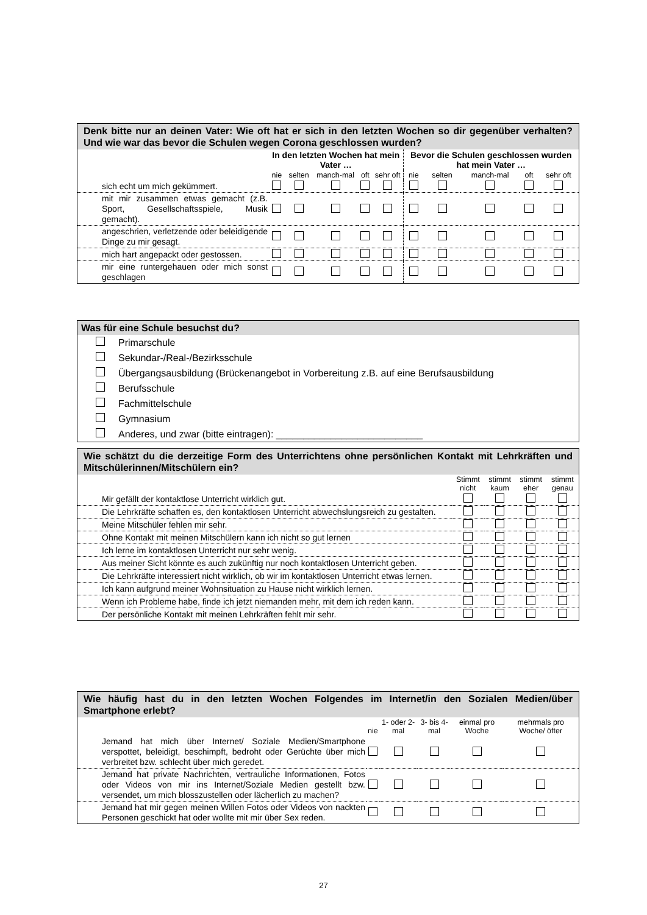Denk bitte nur an deinen Vater: Wie oft hat er sich in den letzten Wochen so dir gegenüber verhalten? Und wie war das bevor die Schulen wegen Corona geschlossen wurden?
| | In den letzten Wochen hat mein Vater … | | | | | Bevor die Schulen geschlossen wurden hat mein Vater … | | | | |
| --- | --- | --- | --- | --- | --- | --- | --- | --- | --- | --- |
| | nie | selten | manch-mal | oft | sehr oft | nie | selten | manch-mal | oft | sehr oft |
| sich echt um mich gekümmert. | | | | | | | | | | |
| mit mir zusammen etwas gemacht (z.B. Sport, Gesellschaftsspiele, Musik gemacht). | | | | | | | | | | |
| angeschrien, verletzende oder beleidigende Dinge zu mir gesagt. | | | | | | | | | | |
| mich hart angepackt oder gestossen. | | | | | | | | | | |
| mir eine runtergehauen oder mich sonst geschlagen | | | | | | | | | | |
Was für eine Schule besuchst du?
Primarschule
Sekundar-/Real-/Bezirksschule
Übergangsausbildung (Brückenangebot in Vorbereitung z.B. auf eine Berufsausbildung
Berufsschule
Fachmittelschule
Gymnasium
Anderes, und zwar (bitte eintragen): ___________________________
Wie schätzt du die derzeitige Form des Unterrichtens ohne persönlichen Kontakt mit Lehrkräften und Mitschülerinnen/Mitschülern ein?
| | Stimmt nicht | stimmt kaum | stimmt eher | stimmt genau |
| --- | --- | --- | --- | --- |
| Mir gefällt der kontaktlose Unterricht wirklich gut. | | | | |
| Die Lehrkräfte schaffen es, den kontaktlosen Unterricht abwechslungsreich zu gestalten. | | | | |
| Meine Mitschüler fehlen mir sehr. | | | | |
| Ohne Kontakt mit meinen Mitschülern kann ich nicht so gut lernen | | | | |
| Ich lerne im kontaktlosen Unterricht nur sehr wenig. | | | | |
| Aus meiner Sicht könnte es auch zukünftig nur noch kontaktlosen Unterricht geben. | | | | |
| Die Lehrkräfte interessiert nicht wirklich, ob wir im kontaktlosen Unterricht etwas lernen. | | | | |
| Ich kann aufgrund meiner Wohnsituation zu Hause nicht wirklich lernen. | | | | |
| Wenn ich Probleme habe, finde ich jetzt niemanden mehr, mit dem ich reden kann. | | | | |
| Der persönliche Kontakt mit meinen Lehrkräften fehlt mir sehr. | | | | |
Wie häufig hast du in den letzten Wochen Folgendes im Internet/in den Sozialen Medien/über Smartphone erlebt?
| | nie | 1- oder 2-mal | 3- bis 4-mal | einmal pro Woche | mehrmals pro Woche/ öfter |
| --- | --- | --- | --- | --- | --- |
| Jemand hat mich über Internet/ Soziale Medien/Smartphone verspottet, beleidigt, beschimpft, bedroht oder Gerüchte über mich verbreitet bzw. schlecht über mich geredet. | | | | | |
| Jemand hat private Nachrichten, vertrauliche Informationen, Fotos oder Videos von mir ins Internet/Soziale Medien gestellt bzw. versendet, um mich blosszustellen oder lächerlich zu machen? | | | | | |
| Jemand hat mir gegen meinen Willen Fotos oder Videos von nackten Personen geschickt hat oder wollte mit mir über Sex reden. | | | | | |
27